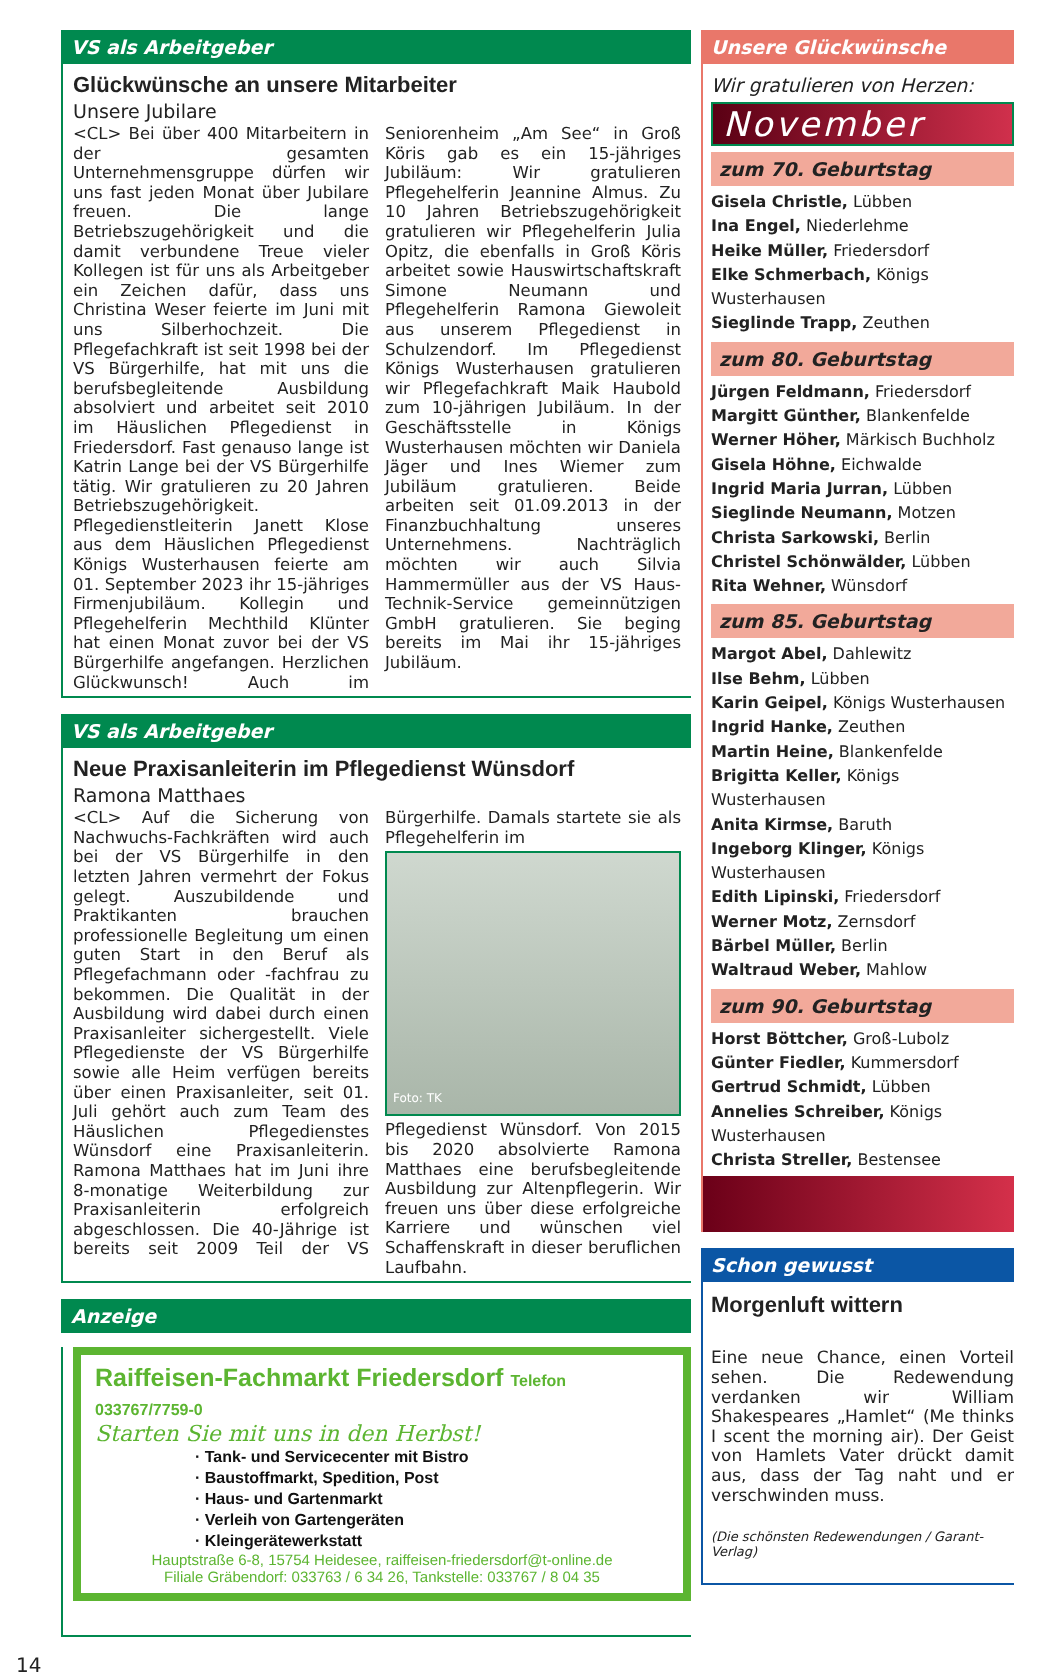VS als Arbeitgeber
Glückwünsche an unsere Mitarbeiter
Unsere Jubilare
<CL> Bei über 400 Mitarbeitern in der gesamten Unternehmensgruppe dürfen wir uns fast jeden Monat über Jubilare freuen. Die lange Betriebszugehörigkeit und die damit verbundene Treue vieler Kollegen ist für uns als Arbeitgeber ein Zeichen dafür, dass uns Christina Weser feierte im Juni mit uns Silberhochzeit. Die Pflegefachkraft ist seit 1998 bei der VS Bürgerhilfe, hat mit uns die berufsbegleitende Ausbildung absolviert und arbeitet seit 2010 im Häuslichen Pflegedienst in Friedersdorf. Fast genauso lange ist Katrin Lange bei der VS Bürgerhilfe tätig. Wir gratulieren zu 20 Jahren Betriebszugehörigkeit. Pflegedienstleiterin Janett Klose aus dem Häuslichen Pflegedienst Königs Wusterhausen feierte am 01. September 2023 ihr 15-jähriges Firmenjubiläum. Kollegin und Pflegehelferin Mechthild Klünter hat einen Monat zuvor bei der VS Bürgerhilfe angefangen. Herzlichen Glückwunsch! Auch im Seniorenheim „Am See“ in Groß Köris gab es ein 15-jähriges Jubiläum: Wir gratulieren Pflegehelferin Jeannine Almus. Zu 10 Jahren Betriebszugehörigkeit gratulieren wir Pflegehelferin Julia Opitz, die ebenfalls in Groß Köris arbeitet sowie Hauswirtschaftskraft Simone Neumann und Pflegehelferin Ramona Giewoleit aus unserem Pflegedienst in Schulzendorf. Im Pflegedienst Königs Wusterhausen gratulieren wir Pflegefachkraft Maik Haubold zum 10-jährigen Jubiläum. In der Geschäftsstelle in Königs Wusterhausen möchten wir Daniela Jäger und Ines Wiemer zum Jubiläum gratulieren. Beide arbeiten seit 01.09.2013 in der Finanzbuchhaltung unseres Unternehmens. Nachträglich möchten wir auch Silvia Hammermüller aus der VS Haus-Technik-Service gemeinnützigen GmbH gratulieren. Sie beging bereits im Mai ihr 15-jähriges Jubiläum.
VS als Arbeitgeber
Neue Praxisanleiterin im Pflegedienst Wünsdorf
Ramona Matthaes
<CL> Auf die Sicherung von Nachwuchs-Fachkräften wird auch bei der VS Bürgerhilfe in den letzten Jahren vermehrt der Fokus gelegt. Auszubildende und Praktikanten brauchen professionelle Begleitung um einen guten Start in den Beruf als Pflegefachmann oder -fachfrau zu bekommen. Die Qualität in der Ausbildung wird dabei durch einen Praxisanleiter sichergestellt. Viele Pflegedienste der VS Bürgerhilfe sowie alle Heim verfügen bereits über einen Praxisanleiter, seit 01. Juli gehört auch zum Team des Häuslichen Pflegedienstes Wünsdorf eine Praxisanleiterin. Ramona Matthaes hat im Juni ihre 8-monatige Weiterbildung zur Praxisanleiterin erfolgreich abgeschlossen. Die 40-Jährige ist bereits seit 2009 Teil der VS Bürgerhilfe. Damals startete sie als Pflegehelferin im
Foto: TK
Pflegedienst Wünsdorf. Von 2015 bis 2020 absolvierte Ramona Matthaes eine berufsbegleitende Ausbildung zur Altenpflegerin. Wir freuen uns über diese erfolgreiche Karriere und wünschen viel Schaffenskraft in dieser beruflichen Laufbahn.
Anzeige
Raiffeisen-Fachmarkt Friedersdorf Telefon 033767/7759-0
Starten Sie mit uns in den Herbst!
· Tank- und Servicecenter mit Bistro
· Baustoffmarkt, Spedition, Post
· Haus- und Gartenmarkt
· Verleih von Gartengeräten
· Kleingerätewerkstatt
Hauptstraße 6-8, 15754 Heidesee, raiffeisen-friedersdorf@t-online.de
Filiale Gräbendorf: 033763 / 6 34 26, Tankstelle: 033767 / 8 04 35
14
Unsere Glückwünsche
Wir gratulieren von Herzen:
November
zum 70. Geburtstag
Gisela Christle, Lübben
Ina Engel, Niederlehme
Heike Müller, Friedersdorf
Elke Schmerbach, Königs Wusterhausen
Sieglinde Trapp, Zeuthen
zum 80. Geburtstag
Jürgen Feldmann, Friedersdorf
Margitt Günther, Blankenfelde
Werner Höher, Märkisch Buchholz
Gisela Höhne, Eichwalde
Ingrid Maria Jurran, Lübben
Sieglinde Neumann, Motzen
Christa Sarkowski, Berlin
Christel Schönwälder, Lübben
Rita Wehner, Wünsdorf
zum 85. Geburtstag
Margot Abel, Dahlewitz
Ilse Behm, Lübben
Karin Geipel, Königs Wusterhausen
Ingrid Hanke, Zeuthen
Martin Heine, Blankenfelde
Brigitta Keller, Königs Wusterhausen
Anita Kirmse, Baruth
Ingeborg Klinger, Königs Wusterhausen
Edith Lipinski, Friedersdorf
Werner Motz, Zernsdorf
Bärbel Müller, Berlin
Waltraud Weber, Mahlow
zum 90. Geburtstag
Horst Böttcher, Groß-Lubolz
Günter Fiedler, Kummersdorf
Gertrud Schmidt, Lübben
Annelies Schreiber, Königs Wusterhausen
Christa Streller, Bestensee
Schon gewusst
Morgenluft wittern
Eine neue Chance, einen Vorteil sehen. Die Redewendung verdanken wir William Shakespeares „Hamlet“ (Me thinks I scent the morning air). Der Geist von Hamlets Vater drückt damit aus, dass der Tag naht und er verschwinden muss.
(Die schönsten Redewendungen / Garant-Verlag)